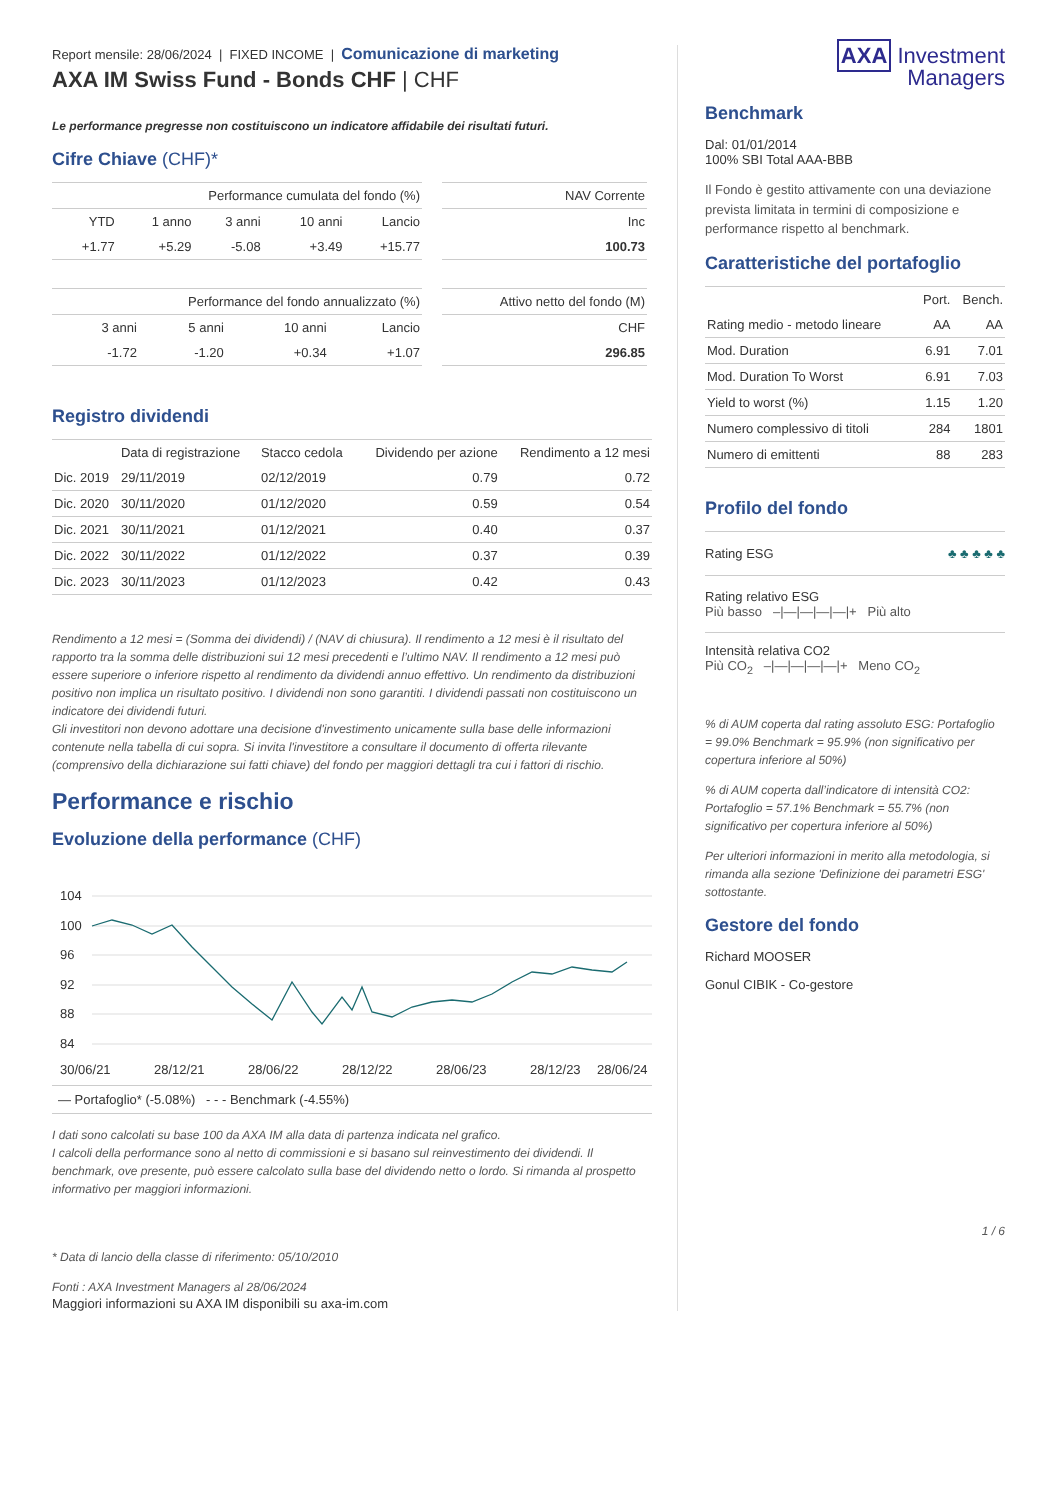Report mensile: 28/06/2024 | FIXED INCOME | Comunicazione di marketing
AXA IM Swiss Fund - Bonds CHF | CHF
Le performance pregresse non costituiscono un indicatore affidabile dei risultati futuri.
Cifre Chiave (CHF)*
| Performance cumulata del fondo (%) | | | | |
| --- | --- | --- | --- | --- |
| YTD | 1 anno | 3 anni | 10 anni | Lancio |
| +1.77 | +5.29 | -5.08 | +3.49 | +15.77 |
| NAV Corrente |
| --- |
| Inc |
| 100.73 |
| Performance del fondo annualizzato (%) | | | |
| --- | --- | --- | --- |
| 3 anni | 5 anni | 10 anni | Lancio |
| -1.72 | -1.20 | +0.34 | +1.07 |
| Attivo netto del fondo (M) |
| --- |
| CHF |
| 296.85 |
Registro dividendi
| | Data di registrazione | Stacco cedola | Dividendo per azione | Rendimento a 12 mesi |
| --- | --- | --- | --- | --- |
| Dic. 2019 | 29/11/2019 | 02/12/2019 | 0.79 | 0.72 |
| Dic. 2020 | 30/11/2020 | 01/12/2020 | 0.59 | 0.54 |
| Dic. 2021 | 30/11/2021 | 01/12/2021 | 0.40 | 0.37 |
| Dic. 2022 | 30/11/2022 | 01/12/2022 | 0.37 | 0.39 |
| Dic. 2023 | 30/11/2023 | 01/12/2023 | 0.42 | 0.43 |
Rendimento a 12 mesi = (Somma dei dividendi) / (NAV di chiusura). Il rendimento a 12 mesi è il risultato del rapporto tra la somma delle distribuzioni sui 12 mesi precedenti e l’ultimo NAV. Il rendimento a 12 mesi può essere superiore o inferiore rispetto al rendimento da dividendi annuo effettivo. Un rendimento da distribuzioni positivo non implica un risultato positivo. I dividendi non sono garantiti. I dividendi passati non costituiscono un indicatore dei dividendi futuri.
Gli investitori non devono adottare una decisione d'investimento unicamente sulla base delle informazioni contenute nella tabella di cui sopra. Si invita l'investitore a consultare il documento di offerta rilevante (comprensivo della dichiarazione sui fatti chiave) del fondo per maggiori dettagli tra cui i fattori di rischio.
Performance e rischio
Evoluzione della performance (CHF)
104
100
96
92
88
84
30/06/21
28/12/21
28/06/22
28/12/22
28/06/23
28/12/23
28/06/24
— Portafoglio* (-5.08%) - - - Benchmark (-4.55%)
I dati sono calcolati su base 100 da AXA IM alla data di partenza indicata nel grafico.
I calcoli della performance sono al netto di commissioni e si basano sul reinvestimento dei dividendi. Il benchmark, ove presente, può essere calcolato sulla base del dividendo netto o lordo. Si rimanda al prospetto informativo per maggiori informazioni.
* Data di lancio della classe di riferimento: 05/10/2010
Fonti : AXA Investment Managers al 28/06/2024
Maggiori informazioni su AXA IM disponibili su axa-im.com
AXA Investment
Managers
Benchmark
Dal: 01/01/2014
100% SBI Total AAA-BBB
Il Fondo è gestito attivamente con una deviazione prevista limitata in termini di composizione e performance rispetto al benchmark.
Caratteristiche del portafoglio
| | Port. | Bench. |
| --- | --- | --- |
| Rating medio - metodo lineare | AA | AA |
| Mod. Duration | 6.91 | 7.01 |
| Mod. Duration To Worst | 6.91 | 7.03 |
| Yield to worst (%) | 1.15 | 1.20 |
| Numero complessivo di titoli | 284 | 1801 |
| Numero di emittenti | 88 | 283 |
Profilo del fondo
Rating ESG ♣ ♣ ♣ ♣ ♣
Rating relativo ESG
Più basso –|—|—|—|—|+ Più alto
Intensità relativa CO2
Più CO<sub>2</sub> –|—|—|—|—|+ Meno CO<sub>2</sub>
% di AUM coperta dal rating assoluto ESG: Portafoglio = 99.0% Benchmark = 95.9% (non significativo per copertura inferiore al 50%)
% di AUM coperta dall’indicatore di intensità CO2: Portafoglio = 57.1% Benchmark = 55.7% (non significativo per copertura inferiore al 50%)
Per ulteriori informazioni in merito alla metodologia, si rimanda alla sezione 'Definizione dei parametri ESG' sottostante.
Gestore del fondo
Richard MOOSER
Gonul CIBIK - Co-gestore
1 / 6